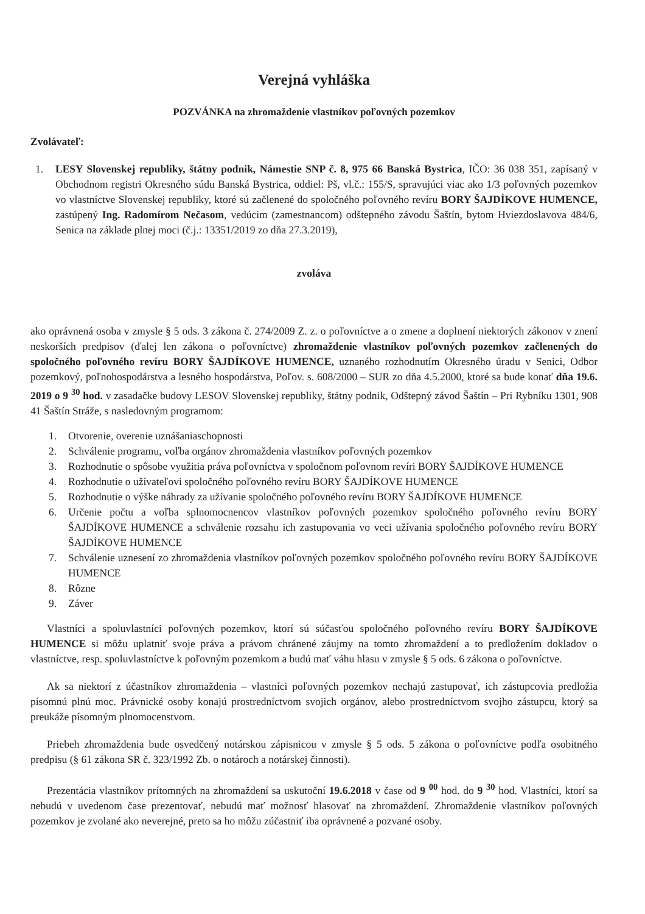Verejná vyhláška
POZVÁNKA na zhromaždenie vlastníkov poľovných pozemkov
Zvolávateľ:
1. LESY Slovenskej republiky, štátny podnik, Námestie SNP č. 8, 975 66 Banská Bystrica, IČO: 36 038 351, zapísaný v Obchodnom registri Okresného súdu Banská Bystrica, oddiel: Pš, vl.č.: 155/S, spravujúci viac ako 1/3 poľovných pozemkov vo vlastníctve Slovenskej republiky, ktoré sú začlenené do spoločného poľovného revíru BORY ŠAJDÍKOVE HUMENCE, zastúpený Ing. Radomírom Nečasom, vedúcim (zamestnancom) odštepného závodu Šaštín, bytom Hviezdoslavova 484/6, Senica na základe plnej moci (č.j.: 13351/2019 zo dňa 27.3.2019),
zvoláva
ako oprávnená osoba v zmysle § 5 ods. 3 zákona č. 274/2009 Z. z. o poľovníctve a o zmene a doplnení niektorých zákonov v znení neskorších predpisov (ďalej len zákona o poľovníctve) zhromaždenie vlastníkov poľovných pozemkov začlenených do spoločného poľovného revíru BORY ŠAJDÍKOVE HUMENCE, uznaného rozhodnutím Okresného úradu v Senici, Odbor pozemkový, poľnohospodárstva a lesného hospodárstva, Poľov. s. 608/2000 – SUR zo dňa 4.5.2000, ktoré sa bude konať dňa 19.6. 2019 o 9 <sup>30</sup> hod. v zasadačke budovy LESOV Slovenskej republiky, štátny podnik, Odštepný závod Šaštín – Pri Rybníku 1301, 908 41 Šaštín Stráže, s nasledovným programom:
1. Otvorenie, overenie uznášaniaschopnosti
2. Schválenie programu, voľba orgánov zhromaždenia vlastníkov poľovných pozemkov
3. Rozhodnutie o spôsobe využitia práva poľovníctva v spoločnom poľovnom revíri BORY ŠAJDÍKOVE HUMENCE
4. Rozhodnutie o užívateľovi spoločného poľovného revíru BORY ŠAJDÍKOVE HUMENCE
5. Rozhodnutie o výške náhrady za užívanie spoločného poľovného revíru BORY ŠAJDÍKOVE HUMENCE
6. Určenie počtu a voľba splnomocnencov vlastníkov poľovných pozemkov spoločného poľovného revíru BORY ŠAJDÍKOVE HUMENCE a schválenie rozsahu ich zastupovania vo veci užívania spoločného poľovného revíru BORY ŠAJDÍKOVE HUMENCE
7. Schválenie uznesení zo zhromaždenia vlastníkov poľovných pozemkov spoločného poľovného revíru BORY ŠAJDÍKOVE HUMENCE
8. Rôzne
9. Záver
Vlastníci a spoluvlastníci poľovných pozemkov, ktorí sú súčasťou spoločného poľovného revíru BORY ŠAJDÍKOVE HUMENCE si môžu uplatniť svoje práva a právom chránené záujmy na tomto zhromaždení a to predložením dokladov o vlastníctve, resp. spoluvlastníctve k poľovným pozemkom a budú mať váhu hlasu v zmysle § 5 ods. 6 zákona o poľovníctve.
Ak sa niektorí z účastníkov zhromaždenia – vlastníci poľovných pozemkov nechajú zastupovať, ich zástupcovia predložia písomnú plnú moc. Právnické osoby konajú prostredníctvom svojich orgánov, alebo prostredníctvom svojho zástupcu, ktorý sa preukáže písomným plnomocenstvom.
Priebeh zhromaždenia bude osvedčený notárskou zápisnicou v zmysle § 5 ods. 5 zákona o poľovníctve podľa osobitného predpisu (§ 61 zákona SR č. 323/1992 Zb. o notároch a notárskej činnosti).
Prezentácia vlastníkov prítomných na zhromaždení sa uskutoční 19.6.2018 v čase od 9 <sup>00</sup> hod. do 9 <sup>30</sup> hod. Vlastníci, ktorí sa nebudú v uvedenom čase prezentovať, nebudú mať možnosť hlasovať na zhromaždení. Zhromaždenie vlastníkov poľovných pozemkov je zvolané ako neverejné, preto sa ho môžu zúčastniť iba oprávnené a pozvané osoby.